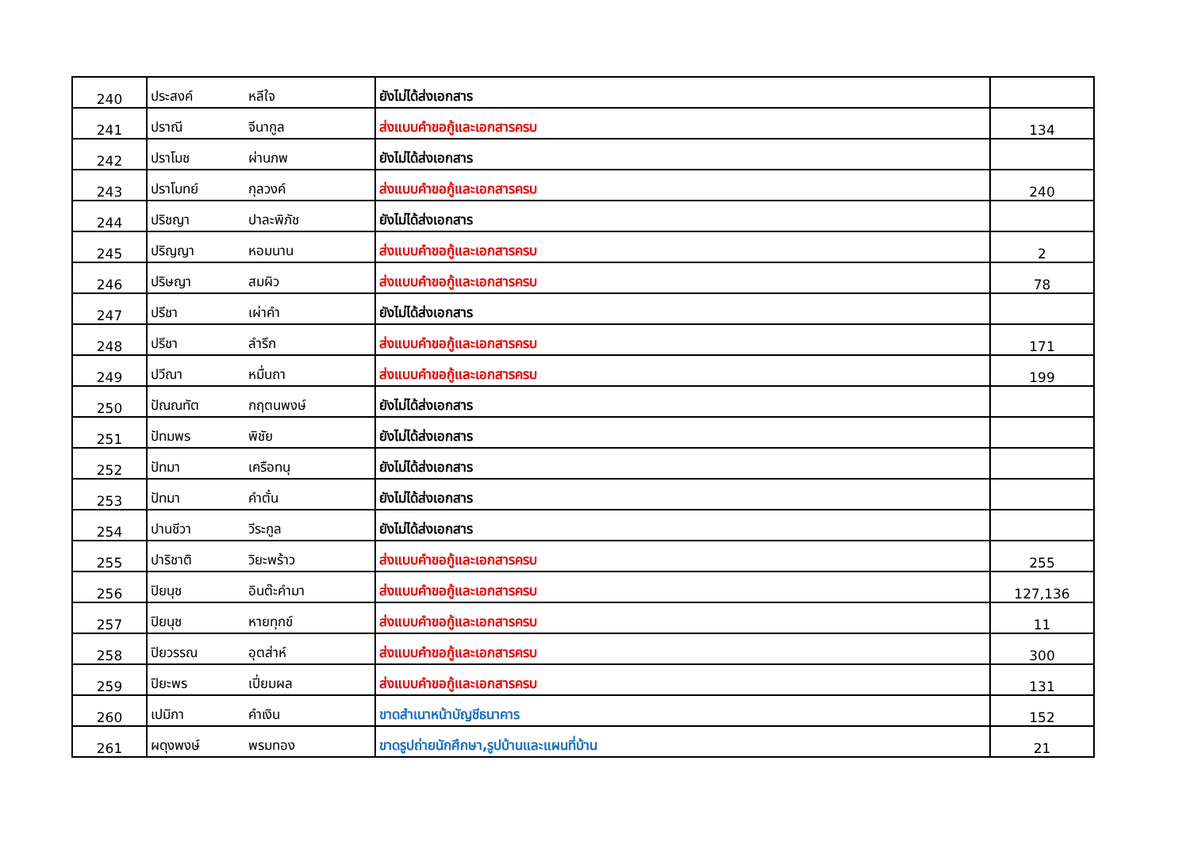| 240 | ประสงค์ | หลีใจ | ยังไม่ได้ส่งเอกสาร | |
| 241 | ปราณี | จีนากูล | ส่งแบบคำขอกู้และเอกสารครบ | 134 |
| 242 | ปราโมช | ผ่านภพ | ยังไม่ได้ส่งเอกสาร | |
| 243 | ปราโมทย์ | กุลวงค์ | ส่งแบบคำขอกู้และเอกสารครบ | 240 |
| 244 | ปริชญา | ปาละพิภัช | ยังไม่ได้ส่งเอกสาร | |
| 245 | ปริญญา | หอมนาน | ส่งแบบคำขอกู้และเอกสารครบ | 2 |
| 246 | ปริษญา | สมผิว | ส่งแบบคำขอกู้และเอกสารครบ | 78 |
| 247 | ปรีชา | เผ่าคำ | ยังไม่ได้ส่งเอกสาร | |
| 248 | ปรีชา | ลำรึก | ส่งแบบคำขอกู้และเอกสารครบ | 171 |
| 249 | ปวีณา | หมื่นถา | ส่งแบบคำขอกู้และเอกสารครบ | 199 |
| 250 | ปัณณทัต | กฤตนพงษ์ | ยังไม่ได้ส่งเอกสาร | |
| 251 | ปัทมพร | พิชัย | ยังไม่ได้ส่งเอกสาร | |
| 252 | ปัทมา | เครือทนุ | ยังไม่ได้ส่งเอกสาร | |
| 253 | ปัทมา | คำตั๋น | ยังไม่ได้ส่งเอกสาร | |
| 254 | ปานชีวา | วีระกูล | ยังไม่ได้ส่งเอกสาร | |
| 255 | ปาริชาติ | วิยะพร้าว | ส่งแบบคำขอกู้และเอกสารครบ | 255 |
| 256 | ปิยนุช | อินต๊ะคำมา | ส่งแบบคำขอกู้และเอกสารครบ | 127,136 |
| 257 | ปิยนุช | หายทุกข์ | ส่งแบบคำขอกู้และเอกสารครบ | 11 |
| 258 | ปิยวรรณ | อุตส่าห์ | ส่งแบบคำขอกู้และเอกสารครบ | 300 |
| 259 | ปิยะพร | เปี่ยมผล | ส่งแบบคำขอกู้และเอกสารครบ | 131 |
| 260 | เปมิกา | คำเงิน | ขาดสำเนาหน้าบัญชีธนาคาร | 152 |
| 261 | ผดุงพงษ์ | พรมทอง | ขาดรูปถ่ายนักศึกษา,รูปบ้านและแผนที่บ้าน | 21 |